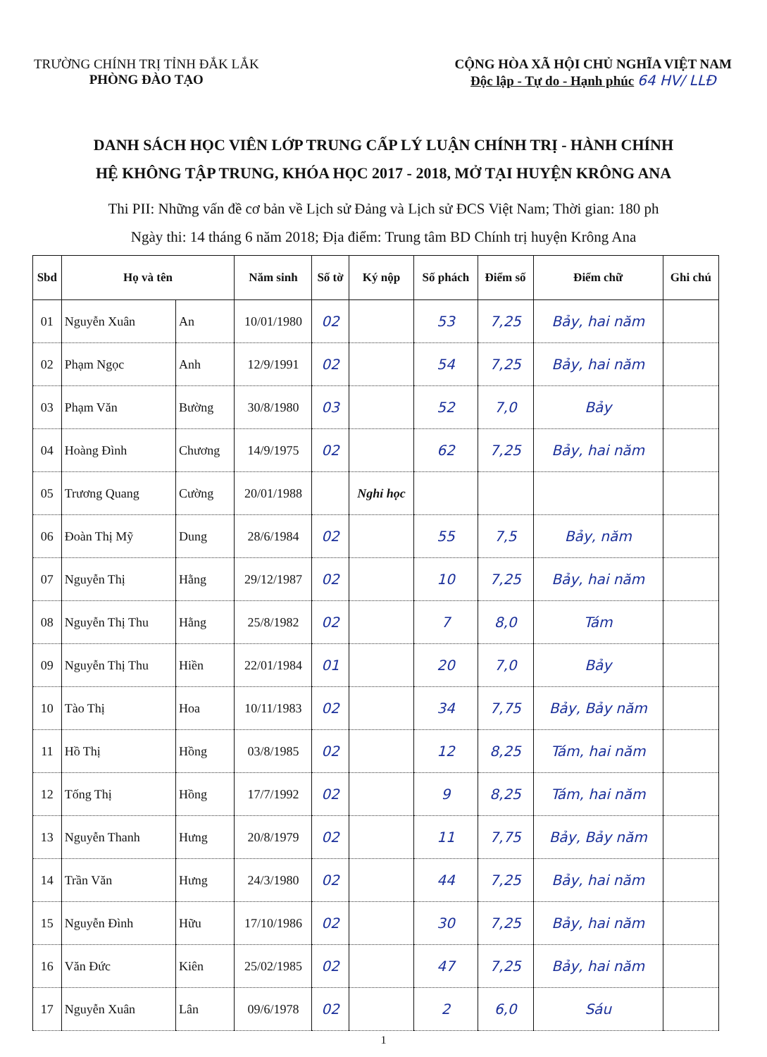TRƯỜNG CHÍNH TRỊ TỈNH ĐẮK LẮK
PHÒNG ĐÀO TẠO
CỘNG HÒA XÃ HỘI CHỦ NGHĨA VIỆT NAM
Độc lập - Tự do - Hạnh phúc 64 HV/ LLĐ
DANH SÁCH HỌC VIÊN LỚP TRUNG CẤP LÝ LUẬN CHÍNH TRỊ - HÀNH CHÍNH
HỆ KHÔNG TẬP TRUNG, KHÓA HỌC 2017 - 2018, MỞ TẠI HUYỆN KRÔNG ANA
Thi PII: Những vấn đề cơ bản về Lịch sử Đảng và Lịch sử ĐCS Việt Nam; Thời gian: 180 ph
Ngày thi: 14 tháng 6 năm 2018; Địa điểm: Trung tâm BD Chính trị huyện Krông Ana
| Sbd | Họ và tên | | Năm sinh | Số tờ | Ký nộp | Số phách | Điểm số | Điểm chữ | Ghi chú |
| --- | --- | --- | --- | --- | --- | --- | --- | --- | --- |
| 01 | Nguyễn Xuân | An | 10/01/1980 | 02 | | 53 | 7,25 | Bảy, hai năm | |
| 02 | Phạm Ngọc | Anh | 12/9/1991 | 02 | | 54 | 7,25 | Bảy, hai năm | |
| 03 | Phạm Văn | Bường | 30/8/1980 | 03 | | 52 | 7,0 | Bảy | |
| 04 | Hoàng Đình | Chương | 14/9/1975 | 02 | | 62 | 7,25 | Bảy, hai năm | |
| 05 | Trương Quang | Cường | 20/01/1988 | | Nghỉ học | | | | |
| 06 | Đoàn Thị Mỹ | Dung | 28/6/1984 | 02 | | 55 | 7,5 | Bảy, năm | |
| 07 | Nguyễn Thị | Hằng | 29/12/1987 | 02 | | 10 | 7,25 | Bảy, hai năm | |
| 08 | Nguyễn Thị Thu | Hằng | 25/8/1982 | 02 | | 7 | 8,0 | Tám | |
| 09 | Nguyễn Thị Thu | Hiền | 22/01/1984 | 01 | | 20 | 7,0 | Bảy | |
| 10 | Tào Thị | Hoa | 10/11/1983 | 02 | | 34 | 7,75 | Bảy, Bảy năm | |
| 11 | Hồ Thị | Hồng | 03/8/1985 | 02 | | 12 | 8,25 | Tám, hai năm | |
| 12 | Tống Thị | Hồng | 17/7/1992 | 02 | | 9 | 8,25 | Tám, hai năm | |
| 13 | Nguyễn Thanh | Hưng | 20/8/1979 | 02 | | 11 | 7,75 | Bảy, Bảy năm | |
| 14 | Trần Văn | Hưng | 24/3/1980 | 02 | | 44 | 7,25 | Bảy, hai năm | |
| 15 | Nguyễn Đình | Hữu | 17/10/1986 | 02 | | 30 | 7,25 | Bảy, hai năm | |
| 16 | Văn Đức | Kiên | 25/02/1985 | 02 | | 47 | 7,25 | Bảy, hai năm | |
| 17 | Nguyễn Xuân | Lân | 09/6/1978 | 02 | | 2 | 6,0 | Sáu | |
1